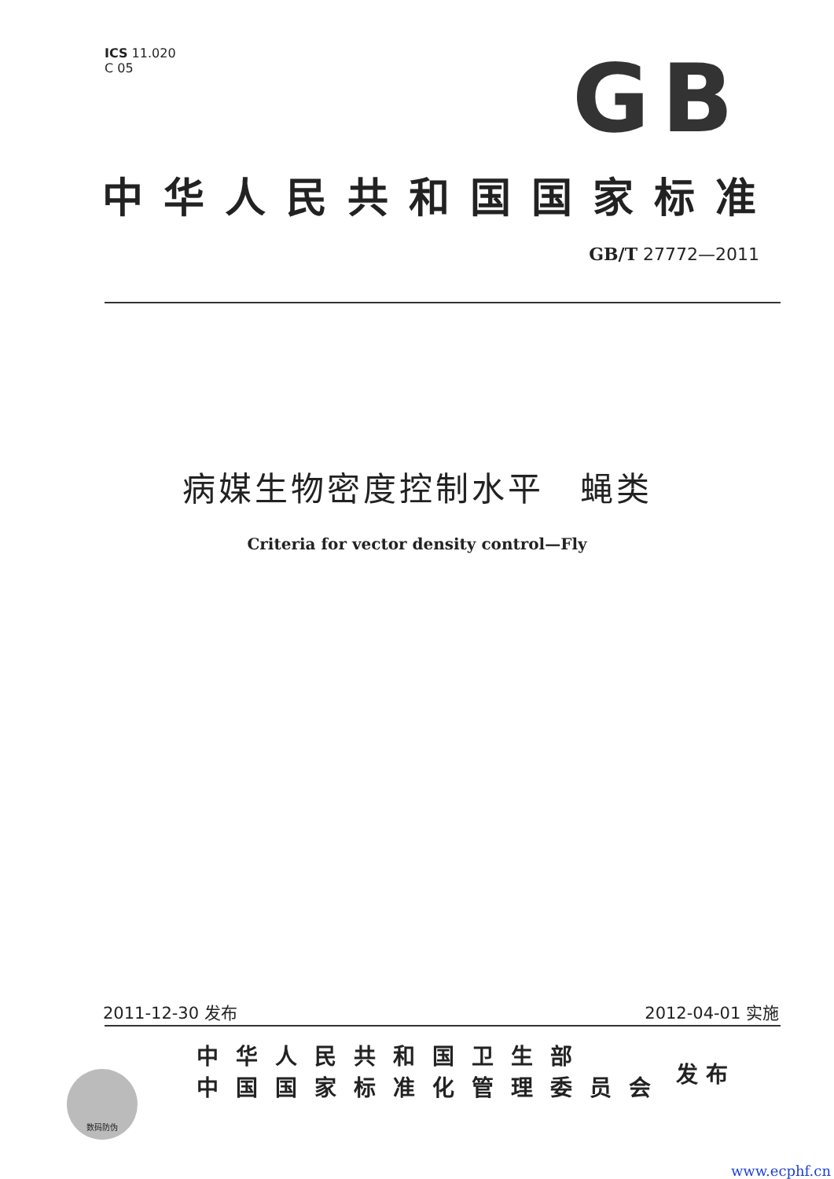ICS 11.020
C 05
GB
中华人民共和国国家标准
GB/T 27772—2011
病媒生物密度控制水平　蝇类
Criteria for vector density control—Fly
2011-12-30 发布 2012-04-01 实施
数码防伪
中华人民共和国卫生部
中国国家标准化管理委员会
发布
www.ecphf.cn